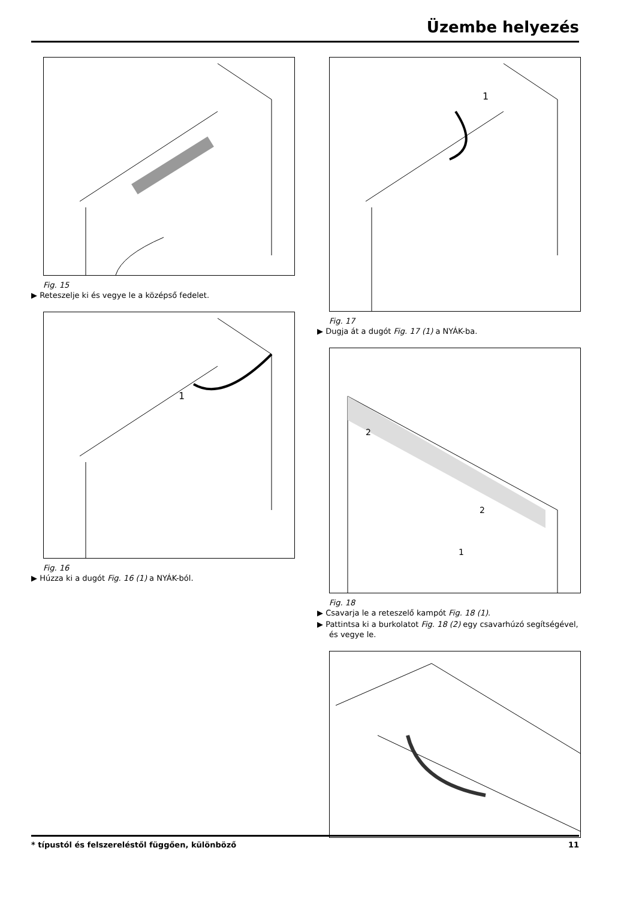Üzembe helyezés
Fig. 15
▶ Reteszelje ki és vegye le a középső fedelet.
1
Fig. 16
▶ Húzza ki a dugót Fig. 16 (1) a NYÁK-ból.
1
Fig. 17
▶ Dugja át a dugót Fig. 17 (1) a NYÁK-ba.
2
2
1
Fig. 18
▶ Csavarja le a reteszelő kampót Fig. 18 (1).
▶ Pattintsa ki a burkolatot Fig. 18 (2) egy csavarhúzó segítségével, és vegye le.
* típustól és felszereléstől függően, különböző 11